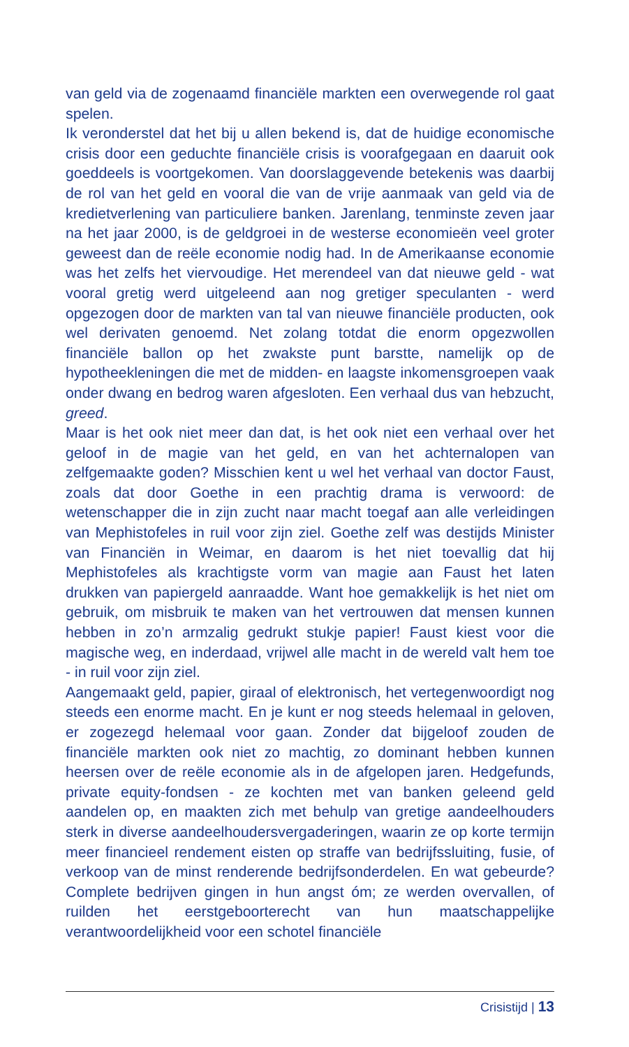van geld via de zogenaamd financiële markten een overwegende rol gaat spelen.
Ik veronderstel dat het bij u allen bekend is, dat de huidige economische crisis door een geduchte financiële crisis is voorafgegaan en daaruit ook goeddeels is voortgekomen. Van doorslaggevende betekenis was daarbij de rol van het geld en vooral die van de vrije aanmaak van geld via de kredietverlening van particuliere banken. Jarenlang, tenminste zeven jaar na het jaar 2000, is de geldgroei in de westerse economieën veel groter geweest dan de reële economie nodig had. In de Amerikaanse economie was het zelfs het viervoudige. Het merendeel van dat nieuwe geld - wat vooral gretig werd uitgeleend aan nog gretiger speculanten - werd opgezogen door de markten van tal van nieuwe financiële producten, ook wel derivaten genoemd. Net zolang totdat die enorm opgezwollen financiële ballon op het zwakste punt barstte, namelijk op de hypotheekleningen die met de midden- en laagste inkomensgroepen vaak onder dwang en bedrog waren afgesloten. Een verhaal dus van hebzucht, greed.
Maar is het ook niet meer dan dat, is het ook niet een verhaal over het geloof in de magie van het geld, en van het achternalopen van zelfgemaakte goden? Misschien kent u wel het verhaal van doctor Faust, zoals dat door Goethe in een prachtig drama is verwoord: de wetenschapper die in zijn zucht naar macht toegaf aan alle verleidingen van Mephistofeles in ruil voor zijn ziel. Goethe zelf was destijds Minister van Financiën in Weimar, en daarom is het niet toevallig dat hij Mephistofeles als krachtigste vorm van magie aan Faust het laten drukken van papiergeld aanraadde. Want hoe gemakkelijk is het niet om gebruik, om misbruik te maken van het vertrouwen dat mensen kunnen hebben in zo’n armzalig gedrukt stukje papier! Faust kiest voor die magische weg, en inderdaad, vrijwel alle macht in de wereld valt hem toe - in ruil voor zijn ziel.
Aangemaakt geld, papier, giraal of elektronisch, het vertegenwoordigt nog steeds een enorme macht. En je kunt er nog steeds helemaal in geloven, er zogezegd helemaal voor gaan. Zonder dat bijgeloof zouden de financiële markten ook niet zo machtig, zo dominant hebben kunnen heersen over de reële economie als in de afgelopen jaren. Hedgefunds, private equity-fondsen - ze kochten met van banken geleend geld aandelen op, en maakten zich met behulp van gretige aandeelhouders sterk in diverse aandeelhoudersvergaderingen, waarin ze op korte termijn meer financieel rendement eisten op straffe van bedrijfssluiting, fusie, of verkoop van de minst renderende bedrijfsonderdelen. En wat gebeurde? Complete bedrijven gingen in hun angst óm; ze werden overvallen, of ruilden het eerstgeboorterecht van hun maatschappelijke verantwoordelijkheid voor een schotel financiële
Crisistijd | 13